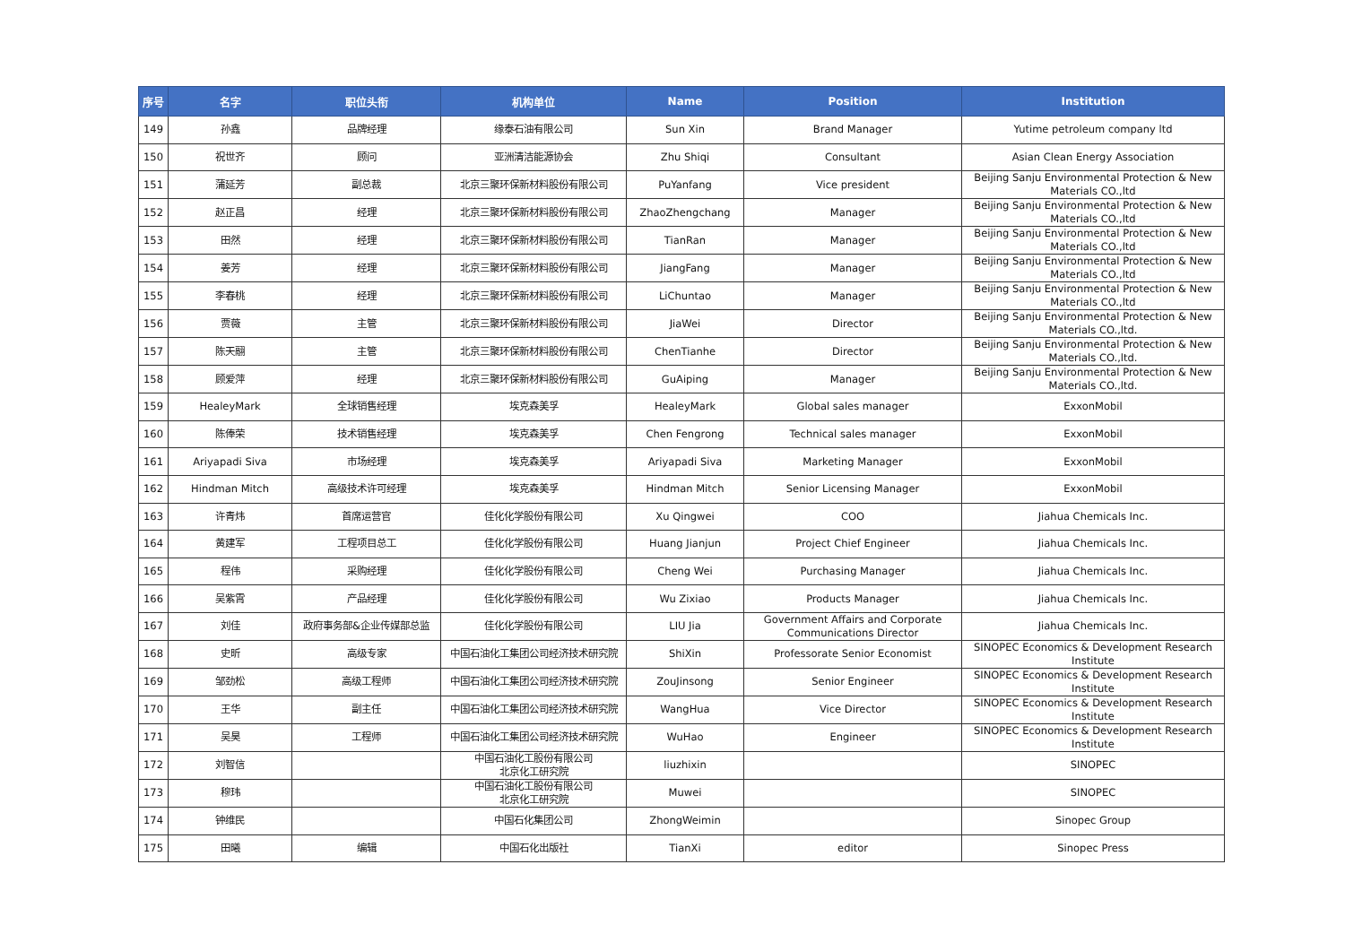| 序号 | 名字 | 职位头衔 | 机构单位 | Name | Position | Institution |
| --- | --- | --- | --- | --- | --- | --- |
| 149 | 孙鑫 | 品牌经理 | 缘泰石油有限公司 | Sun Xin | Brand Manager | Yutime petroleum company ltd |
| 150 | 祝世齐 | 顾问 | 亚洲清洁能源协会 | Zhu Shiqi | Consultant | Asian Clean Energy Association |
| 151 | 蒲延芳 | 副总裁 | 北京三聚环保新材料股份有限公司 | PuYanfang | Vice president | Beijing Sanju Environmental Protection & New Materials CO.,ltd |
| 152 | 赵正昌 | 经理 | 北京三聚环保新材料股份有限公司 | ZhaoZhengchang | Manager | Beijing Sanju Environmental Protection & New Materials CO.,ltd |
| 153 | 田然 | 经理 | 北京三聚环保新材料股份有限公司 | TianRan | Manager | Beijing Sanju Environmental Protection & New Materials CO.,ltd |
| 154 | 姜芳 | 经理 | 北京三聚环保新材料股份有限公司 | JiangFang | Manager | Beijing Sanju Environmental Protection & New Materials CO.,ltd |
| 155 | 李春桃 | 经理 | 北京三聚环保新材料股份有限公司 | LiChuntao | Manager | Beijing Sanju Environmental Protection & New Materials CO.,ltd |
| 156 | 贾薇 | 主管 | 北京三聚环保新材料股份有限公司 | JiaWei | Director | Beijing Sanju Environmental Protection & New Materials CO.,ltd. |
| 157 | 陈天翮 | 主管 | 北京三聚环保新材料股份有限公司 | ChenTianhe | Director | Beijing Sanju Environmental Protection & New Materials CO.,ltd. |
| 158 | 顾爱萍 | 经理 | 北京三聚环保新材料股份有限公司 | GuAiping | Manager | Beijing Sanju Environmental Protection & New Materials CO.,ltd. |
| 159 | HealeyMark | 全球销售经理 | 埃克森美孚 | HealeyMark | Global sales manager | ExxonMobil |
| 160 | 陈俸荣 | 技术销售经理 | 埃克森美孚 | Chen Fengrong | Technical sales manager | ExxonMobil |
| 161 | Ariyapadi Siva | 市场经理 | 埃克森美孚 | Ariyapadi Siva | Marketing Manager | ExxonMobil |
| 162 | Hindman Mitch | 高级技术许可经理 | 埃克森美孚 | Hindman Mitch | Senior Licensing Manager | ExxonMobil |
| 163 | 许青炜 | 首席运营官 | 佳化化学股份有限公司 | Xu Qingwei | COO | Jiahua Chemicals Inc. |
| 164 | 黄建军 | 工程项目总工 | 佳化化学股份有限公司 | Huang Jianjun | Project Chief Engineer | Jiahua Chemicals Inc. |
| 165 | 程伟 | 采购经理 | 佳化化学股份有限公司 | Cheng Wei | Purchasing Manager | Jiahua Chemicals Inc. |
| 166 | 吴紫霄 | 产品经理 | 佳化化学股份有限公司 | Wu Zixiao | Products Manager | Jiahua Chemicals Inc. |
| 167 | 刘佳 | 政府事务部&企业传媒部总监 | 佳化化学股份有限公司 | LIU Jia | Government Affairs and Corporate Communications Director | Jiahua Chemicals Inc. |
| 168 | 史昕 | 高级专家 | 中国石油化工集团公司经济技术研究院 | ShiXin | Professorate Senior Economist | SINOPEC Economics & Development Research Institute |
| 169 | 邹劲松 | 高级工程师 | 中国石油化工集团公司经济技术研究院 | ZouJinsong | Senior Engineer | SINOPEC Economics & Development Research Institute |
| 170 | 王华 | 副主任 | 中国石油化工集团公司经济技术研究院 | WangHua | Vice Director | SINOPEC Economics & Development Research Institute |
| 171 | 吴昊 | 工程师 | 中国石油化工集团公司经济技术研究院 | WuHao | Engineer | SINOPEC Economics & Development Research Institute |
| 172 | 刘智信 | | 中国石油化工股份有限公司 北京化工研究院 | liuzhixin | | SINOPEC |
| 173 | 穆玮 | | 中国石油化工股份有限公司 北京化工研究院 | Muwei | | SINOPEC |
| 174 | 钟维民 | | 中国石化集团公司 | ZhongWeimin | | Sinopec Group |
| 175 | 田曦 | 编辑 | 中国石化出版社 | TianXi | editor | Sinopec Press |